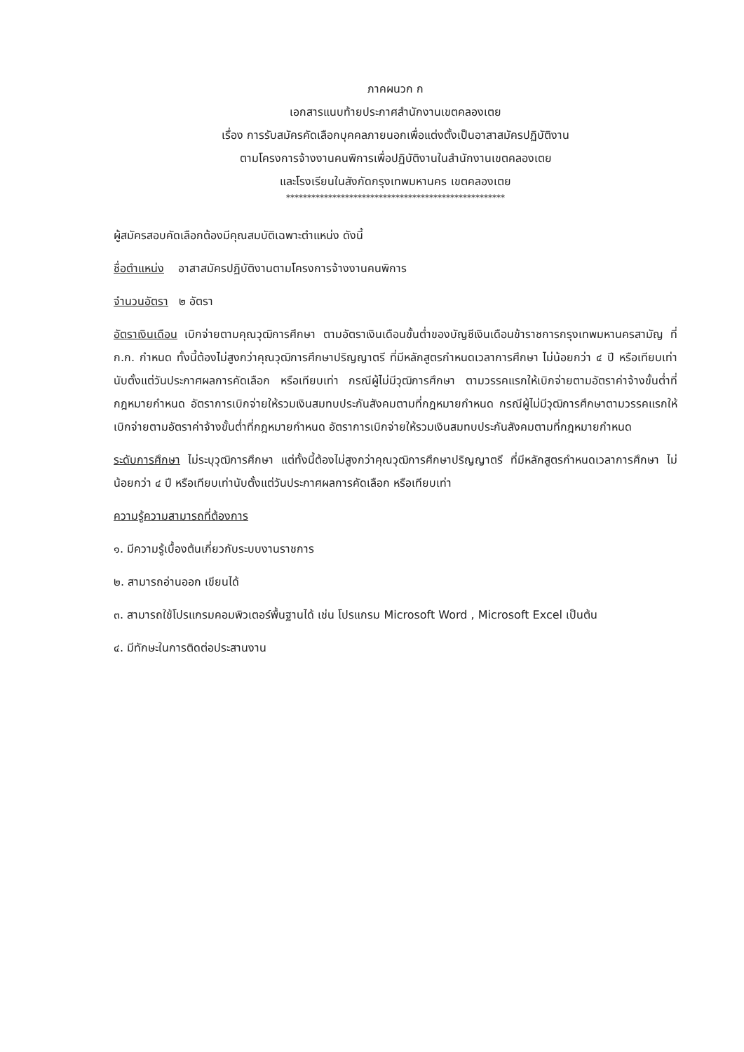ภาคผนวก ก
เอกสารแนบท้ายประกาศสำนักงานเขตคลองเตย
เรื่อง การรับสมัครคัดเลือกบุคคลภายนอกเพื่อแต่งตั้งเป็นอาสาสมัครปฏิบัติงาน
ตามโครงการจ้างงานคนพิการเพื่อปฏิบัติงานในสำนักงานเขตคลองเตย
และโรงเรียนในสังกัดกรุงเทพมหานคร เขตคลองเตย
****************************************************
ผู้สมัครสอบคัดเลือกต้องมีคุณสมบัติเฉพาะตำแหน่ง ดังนี้
ชื่อตำแหน่ง อาสาสมัครปฏิบัติงานตามโครงการจ้างงานคนพิการ
จำนวนอัตรา ๒ อัตรา
อัตราเงินเดือน เบิกจ่ายตามคุณวุฒิการศึกษา ตามอัตราเงินเดือนขั้นต่ำของบัญชีเงินเดือนข้าราชการกรุงเทพมหานครสามัญ ที่ ก.ก. กำหนด ทั้งนี้ต้องไม่สูงกว่าคุณวุฒิการศึกษาปริญญาตรี ที่มีหลักสูตรกำหนดเวลาการศึกษา ไม่น้อยกว่า ๔ ปี หรือเทียบเท่านับตั้งแต่วันประกาศผลการคัดเลือก หรือเทียบเท่า กรณีผู้ไม่มีวุฒิการศึกษา ตามวรรคแรกให้เบิกจ่ายตามอัตราค่าจ้างขั้นต่ำที่กฎหมายกำหนด อัตราการเบิกจ่ายให้รวมเงินสมทบประกันสังคมตามที่กฎหมายกำหนด กรณีผู้ไม่มีวุฒิการศึกษาตามวรรคแรกให้เบิกจ่ายตามอัตราค่าจ้างขั้นต่ำที่กฎหมายกำหนด อัตราการเบิกจ่ายให้รวมเงินสมทบประกันสังคมตามที่กฎหมายกำหนด
ระดับการศึกษา ไม่ระบุวุฒิการศึกษา แต่ทั้งนี้ต้องไม่สูงกว่าคุณวุฒิการศึกษาปริญญาตรี ที่มีหลักสูตรกำหนดเวลาการศึกษา ไม่น้อยกว่า ๔ ปี หรือเทียบเท่านับตั้งแต่วันประกาศผลการคัดเลือก หรือเทียบเท่า
ความรู้ความสามารถที่ต้องการ
๑. มีความรู้เบื้องต้นเกี่ยวกับระบบงานราชการ
๒. สามารถอ่านออก เขียนได้
๓. สามารถใช้โปรแกรมคอมพิวเตอร์พื้นฐานได้ เช่น โปรแกรม Microsoft Word , Microsoft Excel เป็นต้น
๔. มีทักษะในการติดต่อประสานงาน